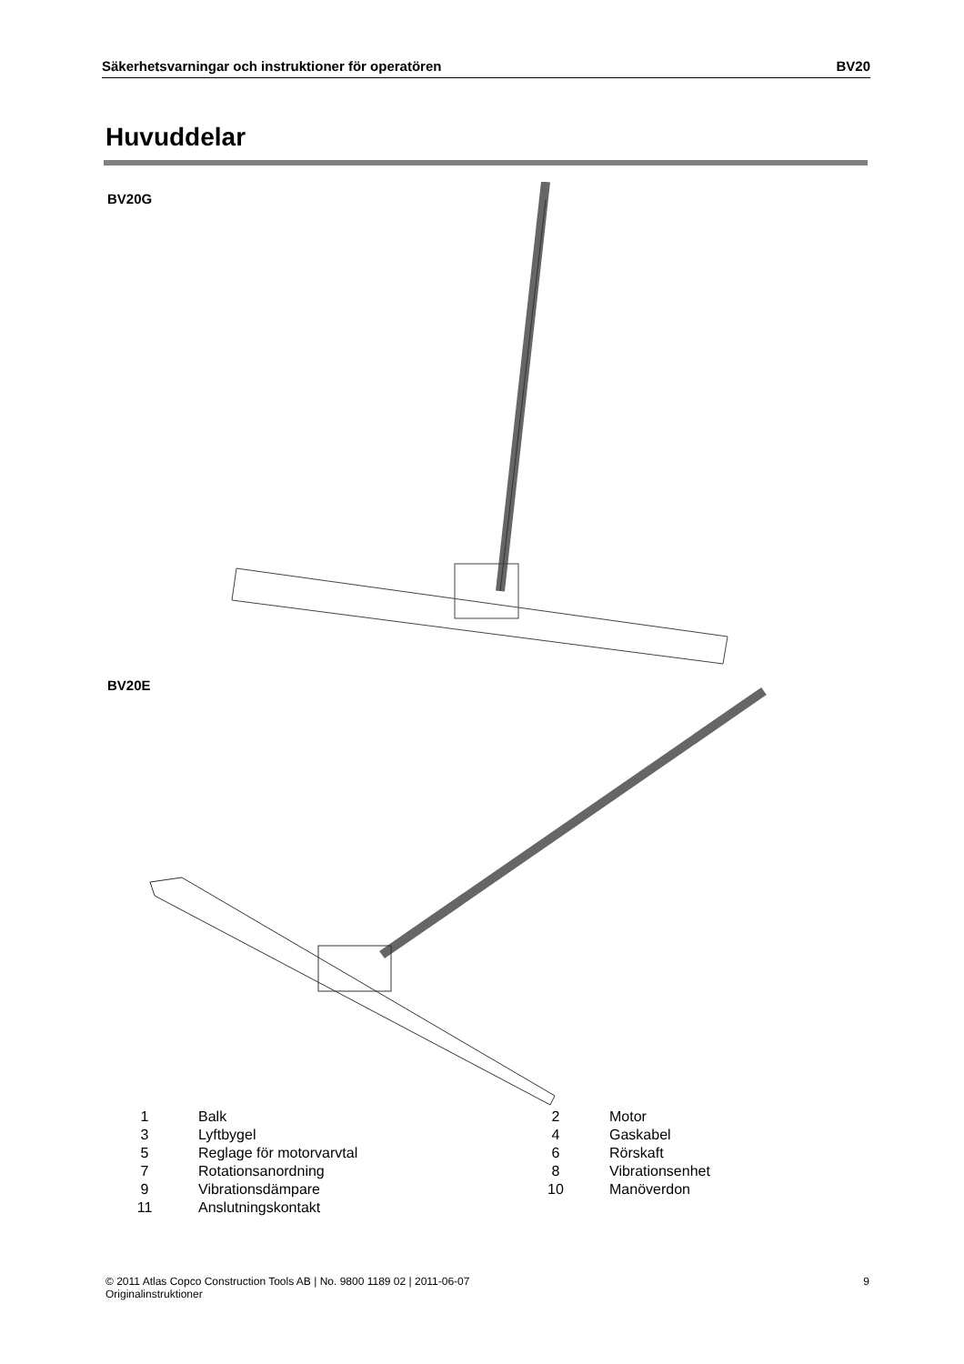Säkerhetsvarningar och instruktioner för operatören BV20
Huvuddelar
BV20G
BV20E
| 1 | Balk | 2 | Motor |
| 3 | Lyftbygel | 4 | Gaskabel |
| 5 | Reglage för motorvarvtal | 6 | Rörskaft |
| 7 | Rotationsanordning | 8 | Vibrationsenhet |
| 9 | Vibrationsdämpare | 10 | Manöverdon |
| 11 | Anslutningskontakt | | |
© 2011 Atlas Copco Construction Tools AB | No. 9800 1189 02 | 2011-06-07
Originalinstruktioner 9